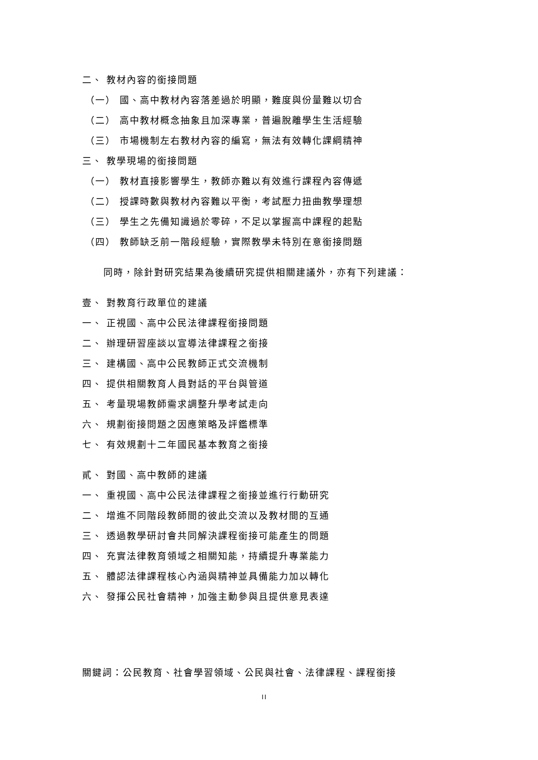二、 教材內容的銜接問題
（一） 國、高中教材內容落差過於明顯，難度與份量難以切合
（二） 高中教材概念抽象且加深專業，普遍脫離學生生活經驗
（三） 市場機制左右教材內容的編寫，無法有效轉化課綱精神
三、 教學現場的銜接問題
（一） 教材直接影響學生，教師亦難以有效進行課程內容傳遞
（二） 授課時數與教材內容難以平衡，考試壓力扭曲教學理想
（三） 學生之先備知識過於零碎，不足以掌握高中課程的起點
（四） 教師缺乏前一階段經驗，實際教學未特別在意銜接問題
同時，除針對研究結果為後續研究提供相關建議外，亦有下列建議：
壹、 對教育行政單位的建議
一、 正視國、高中公民法律課程銜接問題
二、 辦理研習座談以宣導法律課程之銜接
三、 建構國、高中公民教師正式交流機制
四、 提供相關教育人員對話的平台與管道
五、 考量現場教師需求調整升學考試走向
六、 規劃銜接問題之因應策略及評鑑標準
七、 有效規劃十二年國民基本教育之銜接
貳、 對國、高中教師的建議
一、 重視國、高中公民法律課程之銜接並進行行動研究
二、 增進不同階段教師間的彼此交流以及教材間的互通
三、 透過教學研討會共同解決課程銜接可能產生的問題
四、 充實法律教育領域之相關知能，持續提升專業能力
五、 體認法律課程核心內涵與精神並具備能力加以轉化
六、 發揮公民社會精神，加強主動參與且提供意見表達
關鍵詞：公民教育、社會學習領域、公民與社會、法律課程、課程銜接
II